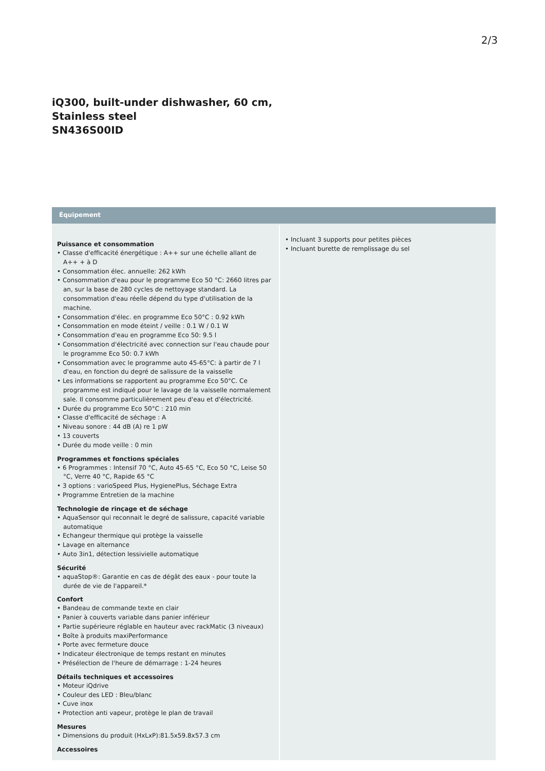2/3
iQ300, built-under dishwasher, 60 cm,
Stainless steel
SN436S00ID
Équipement
Puissance et consommation
• Classe d'efficacité énergétique : A++ sur une échelle allant de A++ + à D
• Consommation élec. annuelle: 262 kWh
• Consommation d'eau pour le programme Eco 50 °C: 2660 litres par an, sur la base de 280 cycles de nettoyage standard. La consommation d'eau réelle dépend du type d'utilisation de la machine.
• Consommation d'élec. en programme Eco 50°C : 0.92 kWh
• Consommation en mode éteint / veille : 0.1 W / 0.1 W
• Consommation d'eau en programme Eco 50: 9.5 l
• Consommation d'électricité avec connection sur l'eau chaude pour le programme Eco 50: 0.7 kWh
• Consommation avec le programme auto 45-65°C: à partir de 7 l d'eau, en fonction du degré de salissure de la vaisselle
• Les informations se rapportent au programme Eco 50°C. Ce programme est indiqué pour le lavage de la vaisselle normalement sale. Il consomme particulièrement peu d'eau et d'électricité.
• Durée du programme Eco 50°C : 210 min
• Classe d'efficacité de séchage : A
• Niveau sonore : 44 dB (A) re 1 pW
• 13 couverts
• Durée du mode veille : 0 min
Programmes et fonctions spéciales
• 6 Programmes : Intensif 70 °C, Auto 45-65 °C, Eco 50 °C, Leise 50 °C, Verre 40 °C, Rapide 65 °C
• 3 options : varioSpeed Plus, HygienePlus, Séchage Extra
• Programme Entretien de la machine
Technologie de rinçage et de séchage
• AquaSensor qui reconnait le degré de salissure, capacité variable automatique
• Echangeur thermique qui protège la vaisselle
• Lavage en alternance
• Auto 3in1, détection lessivielle automatique
Sécurité
• aquaStop®: Garantie en cas de dégât des eaux - pour toute la durée de vie de l'appareil.*
Confort
• Bandeau de commande texte en clair
• Panier à couverts variable dans panier inférieur
• Partie supérieure réglable en hauteur avec rackMatic (3 niveaux)
• Boîte à produits maxiPerformance
• Porte avec fermeture douce
• Indicateur électronique de temps restant en minutes
• Présélection de l'heure de démarrage : 1-24 heures
Détails techniques et accessoires
• Moteur iQdrive
• Couleur des LED : Bleu/blanc
• Cuve inox
• Protection anti vapeur, protège le plan de travail
Mesures
• Dimensions du produit (HxLxP):81.5x59.8x57.3 cm
Accessoires
• Incluant 3 supports pour petites pièces
• Incluant burette de remplissage du sel